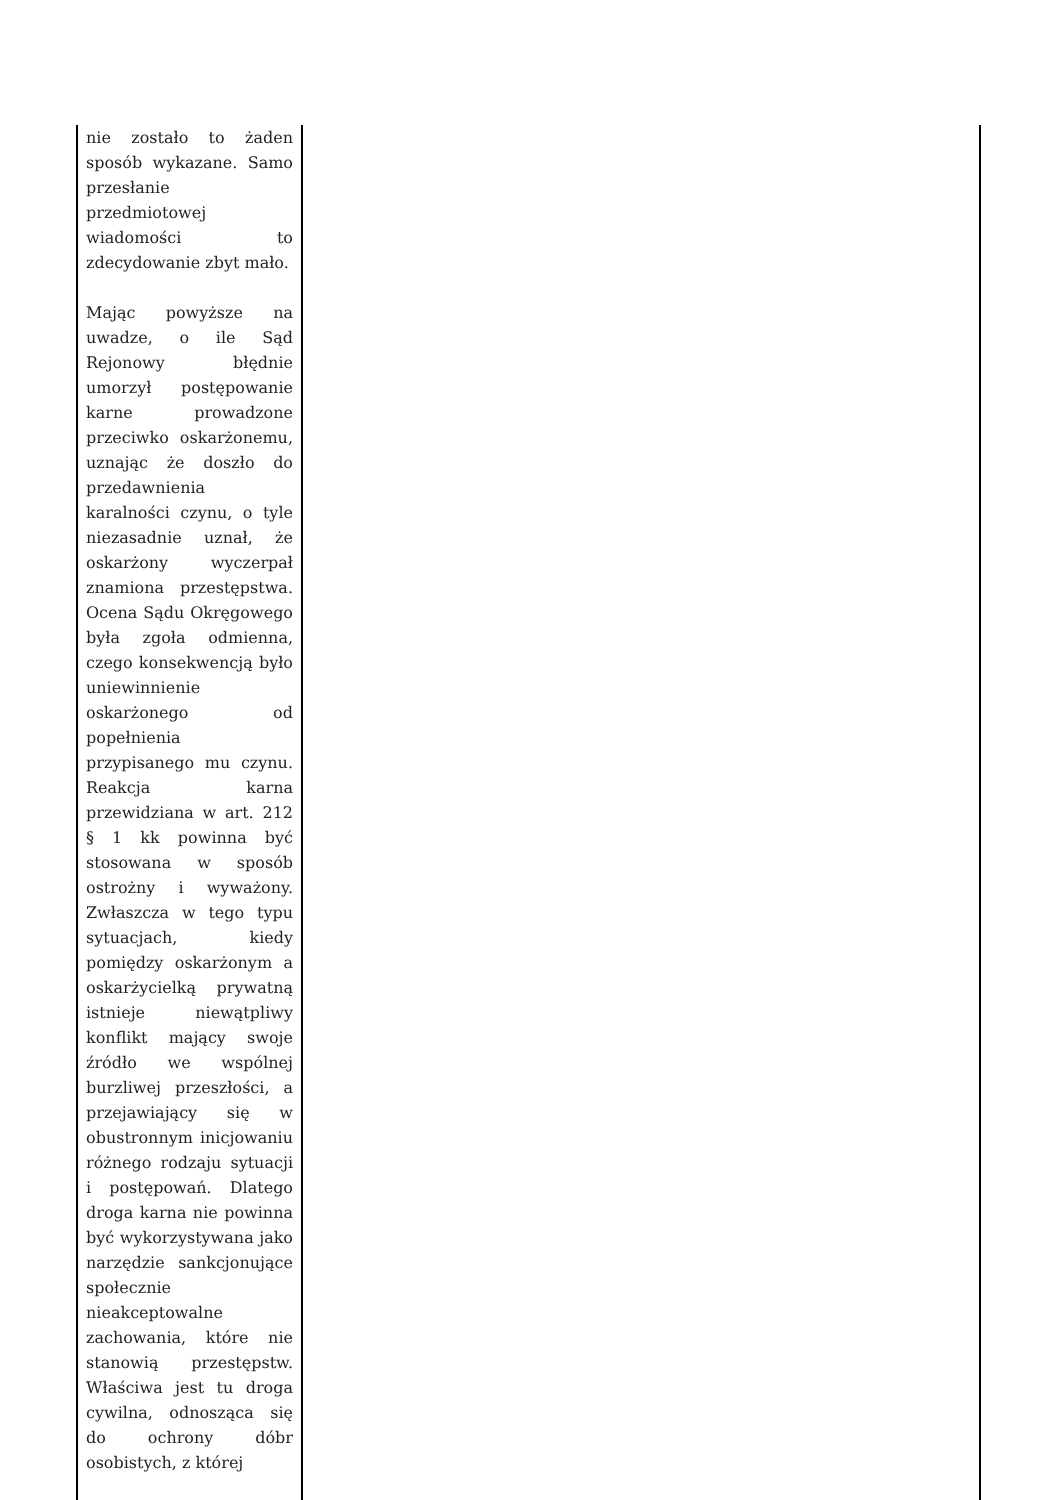| nie zostało to żaden sposób wykazane. Samo przesłanie przedmiotowej wiadomości to zdecydowanie zbyt mało. Mając powyższe na uwadze, o ile Sąd Rejonowy błędnie umorzył postępowanie karne prowadzone przeciwko oskarżonemu, uznając że doszło do przedawnienia karalności czynu, o tyle niezasadnie uznał, że oskarżony wyczerpał znamiona przestępstwa. Ocena Sądu Okręgowego była zgoła odmienna, czego konsekwencją było uniewinnienie oskarżonego od popełnienia przypisanego mu czynu. Reakcja karna przewidziana w art. 212 § 1 kk powinna być stosowana w sposób ostrożny i wyważony. Zwłaszcza w tego typu sytuacjach, kiedy pomiędzy oskarżonym a oskarżycielką prywatną istnieje niewątpliwy konflikt mający swoje źródło we wspólnej burzliwej przeszłości, a przejawiający się w obustronnym inicjowaniu różnego rodzaju sytuacji i postępowań. Dlatego droga karna nie powinna być wykorzystywana jako narzędzie sankcjonujące społecznie nieakceptowalne zachowania, które nie stanowią przestępstw. Właściwa jest tu droga cywilna, odnosząca się do ochrony dóbr osobistych, z której | |